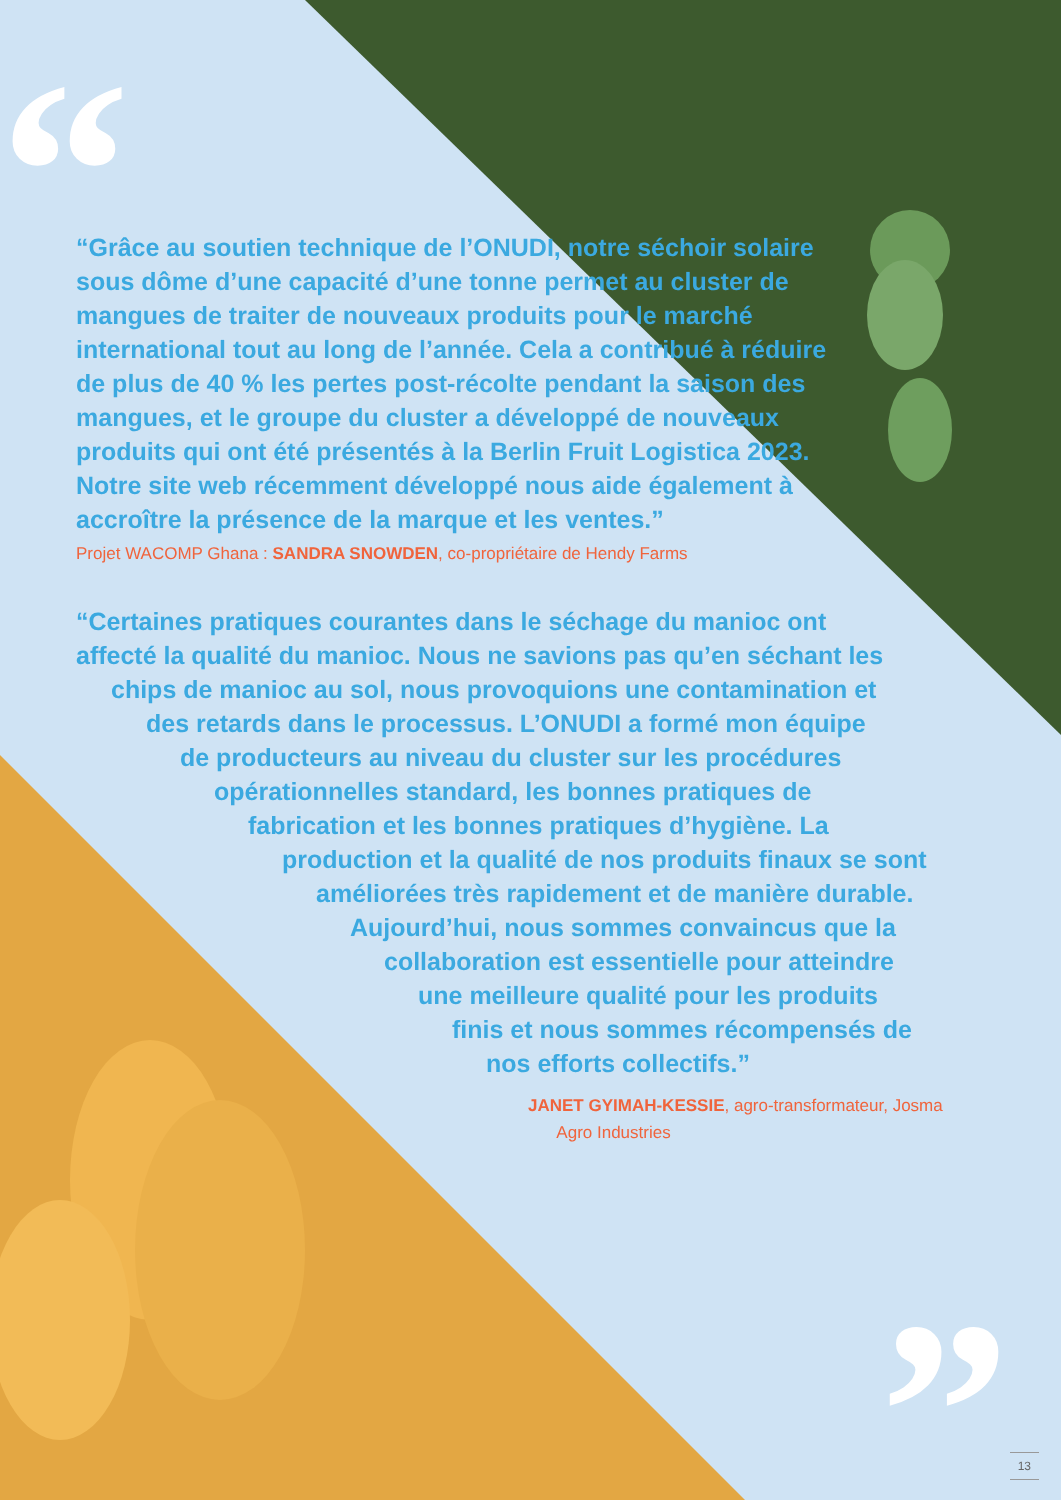“
”
“Grâce au soutien technique de l’ONUDI, notre séchoir solaire sous dôme d’une capacité d’une tonne permet au cluster de mangues de traiter de nouveaux produits pour le marché international tout au long de l’année. Cela a contribué à réduire de plus de 40 % les pertes post-récolte pendant la saison des mangues, et le groupe du cluster a développé de nouveaux produits qui ont été présentés à la Berlin Fruit Logistica 2023. Notre site web récemment développé nous aide également à accroître la présence de la marque et les ventes.”
Projet WACOMP Ghana : SANDRA SNOWDEN, co-propriétaire de Hendy Farms
“Certaines pratiques courantes dans le séchage du manioc ont
affecté la qualité du manioc. Nous ne savions pas qu’en séchant les
chips de manioc au sol, nous provoquions une contamination et
des retards dans le processus. L’ONUDI a formé mon équipe
de producteurs au niveau du cluster sur les procédures
opérationnelles standard, les bonnes pratiques de
fabrication et les bonnes pratiques d’hygiène. La
production et la qualité de nos produits finaux se sont
améliorées très rapidement et de manière durable.
Aujourd’hui, nous sommes convaincus que la
collaboration est essentielle pour atteindre
une meilleure qualité pour les produits
finis et nous sommes récompensés de
nos efforts collectifs.”
JANET GYIMAH-KESSIE, agro-transformateur, Josma
Agro Industries
13